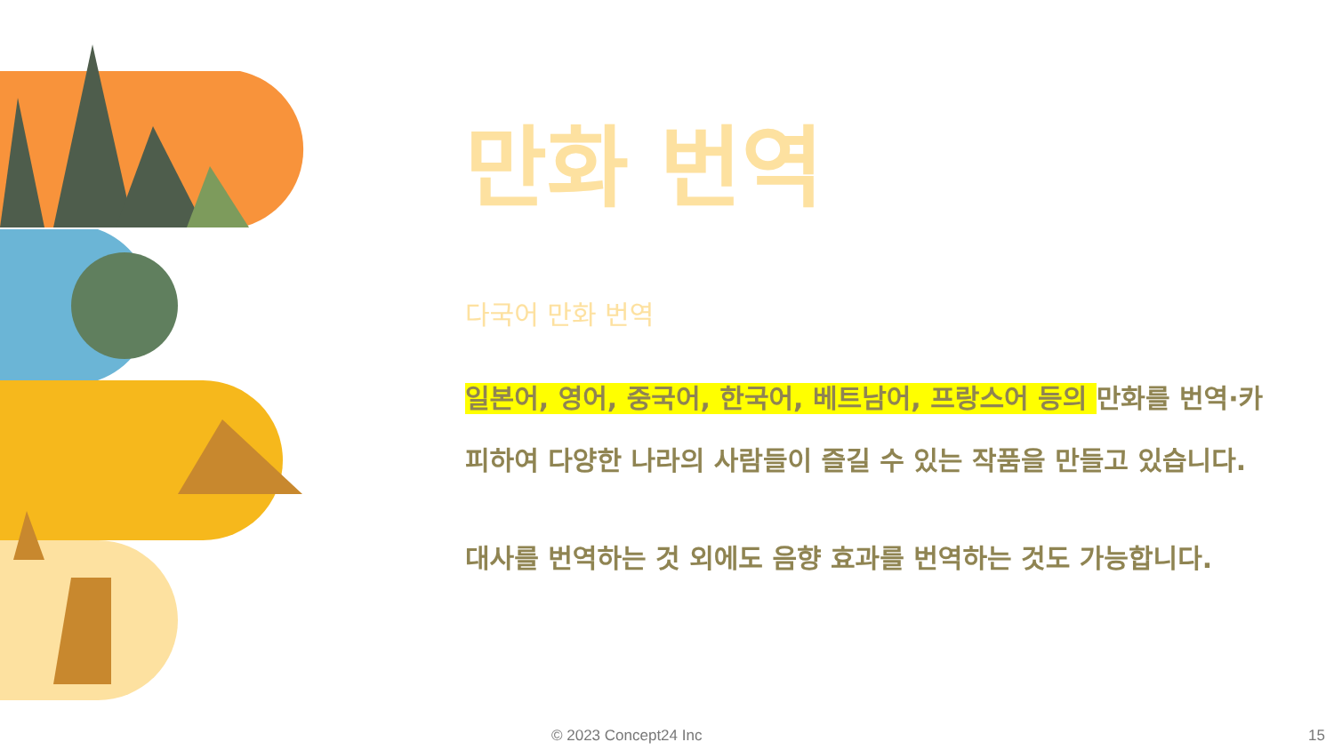만화 번역
다국어 만화 번역
일본어, 영어, 중국어, 한국어, 베트남어, 프랑스어 등의 만화를 번역·카피하여 다양한 나라의 사람들이 즐길 수 있는 작품을 만들고 있습니다.
대사를 번역하는 것 외에도 음향 효과를 번역하는 것도 가능합니다.
© 2023 Concept24 Inc 15